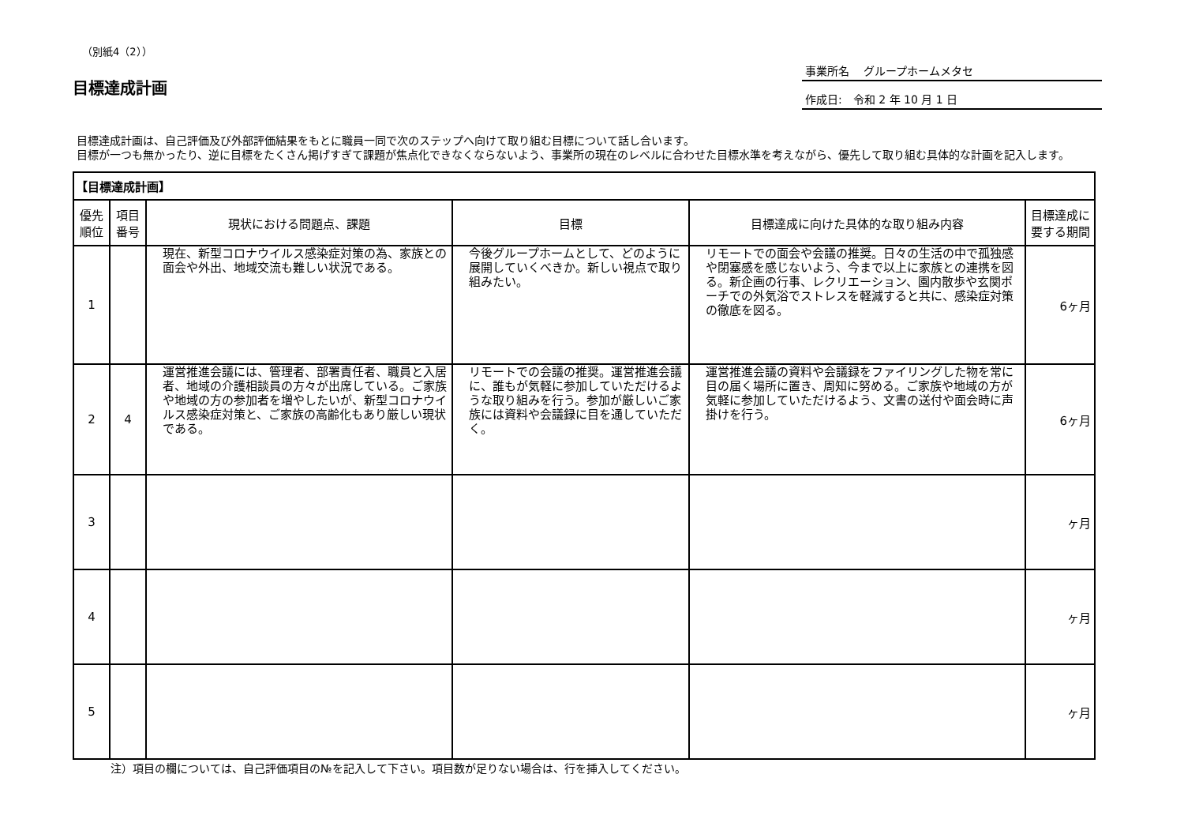（別紙4（2））
目標達成計画
事業所名　 グループホームメタセ
作成日:　令和 2 年 10 月 1 日
目標達成計画は、自己評価及び外部評価結果をもとに職員一同で次のステップへ向けて取り組む目標について話し合います。
目標が一つも無かったり、逆に目標をたくさん掲げすぎて課題が焦点化できなくならないよう、事業所の現在のレベルに合わせた目標水準を考えながら、優先して取り組む具体的な計画を記入します。
| 【目標達成計画】 | | | | | |
| --- | --- | --- | --- | --- | --- |
| 優先順位 | 項目番号 | 現状における問題点、課題 | 目標 | 目標達成に向けた具体的な取り組み内容 | 目標達成に要する期間 |
| 1 | | 現在、新型コロナウイルス感染症対策の為、家族との面会や外出、地域交流も難しい状況である。 | 今後グループホームとして、どのように展開していくべきか。新しい視点で取り組みたい。 | リモートでの面会や会議の推奨。日々の生活の中で孤独感や閉塞感を感じないよう、今まで以上に家族との連携を図る。新企画の行事、レクリエーション、園内散歩や玄関ポーチでの外気浴でストレスを軽減すると共に、感染症対策の徹底を図る。 | 6ヶ月 |
| 2 | 4 | 運営推進会議には、管理者、部署責任者、職員と入居者、地域の介護相談員の方々が出席している。ご家族や地域の方の参加者を増やしたいが、新型コロナウイルス感染症対策と、ご家族の高齢化もあり厳しい現状である。 | リモートでの会議の推奨。運営推進会議に、誰もが気軽に参加していただけるような取り組みを行う。参加が厳しいご家族には資料や会議録に目を通していただく。 | 運営推進会議の資料や会議録をファイリングした物を常に目の届く場所に置き、周知に努める。ご家族や地域の方が気軽に参加していただけるよう、文書の送付や面会時に声掛けを行う。 | 6ヶ月 |
| 3 | | | | | ヶ月 |
| 4 | | | | | ヶ月 |
| 5 | | | | | ヶ月 |
注）項目の欄については、自己評価項目の№を記入して下さい。項目数が足りない場合は、行を挿入してください。